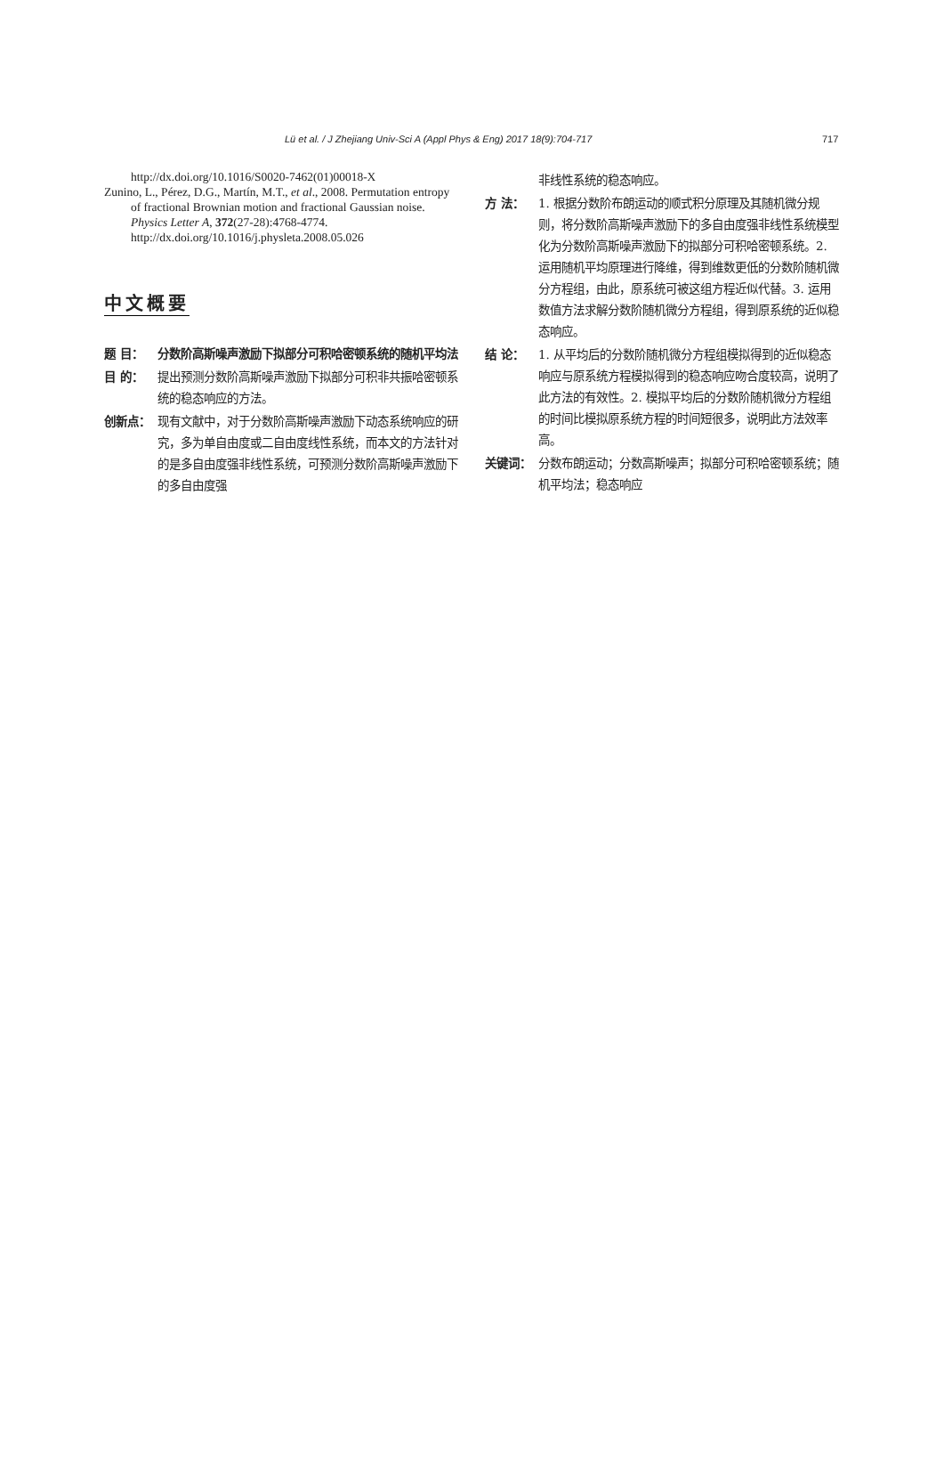Lü et al. / J Zhejiang Univ-Sci A (Appl Phys & Eng) 2017 18(9):704-717 717
http://dx.doi.org/10.1016/S0020-7462(01)00018-X
Zunino, L., Pérez, D.G., Martín, M.T., et al., 2008. Permutation entropy of fractional Brownian motion and fractional Gaussian noise. Physics Letter A, 372(27-28):4768-4774. http://dx.doi.org/10.1016/j.physleta.2008.05.026
中文概要
题 目： 分数阶高斯噪声激励下拟部分可积哈密顿系统的随机平均法
目 的： 提出预测分数阶高斯噪声激励下拟部分可积非共振哈密顿系统的稳态响应的方法。
创新点： 现有文献中，对于分数阶高斯噪声激励下动态系统响应的研究，多为单自由度或二自由度线性系统，而本文的方法针对的是多自由度强非线性系统，可预测分数阶高斯噪声激励下的多自由度强
非线性系统的稳态响应。
方 法： 1. 根据分数阶布朗运动的顺式积分原理及其随机微分规则，将分数阶高斯噪声激励下的多自由度强非线性系统模型化为分数阶高斯噪声激励下的拟部分可积哈密顿系统。2. 运用随机平均原理进行降维，得到维数更低的分数阶随机微分方程组，由此，原系统可被这组方程近似代替。3. 运用数值方法求解分数阶随机微分方程组，得到原系统的近似稳态响应。
结 论： 1. 从平均后的分数阶随机微分方程组模拟得到的近似稳态响应与原系统方程模拟得到的稳态响应吻合度较高，说明了此方法的有效性。2. 模拟平均后的分数阶随机微分方程组的时间比模拟原系统方程的时间短很多，说明此方法效率高。
关键词： 分数布朗运动；分数高斯噪声；拟部分可积哈密顿系统；随机平均法；稳态响应